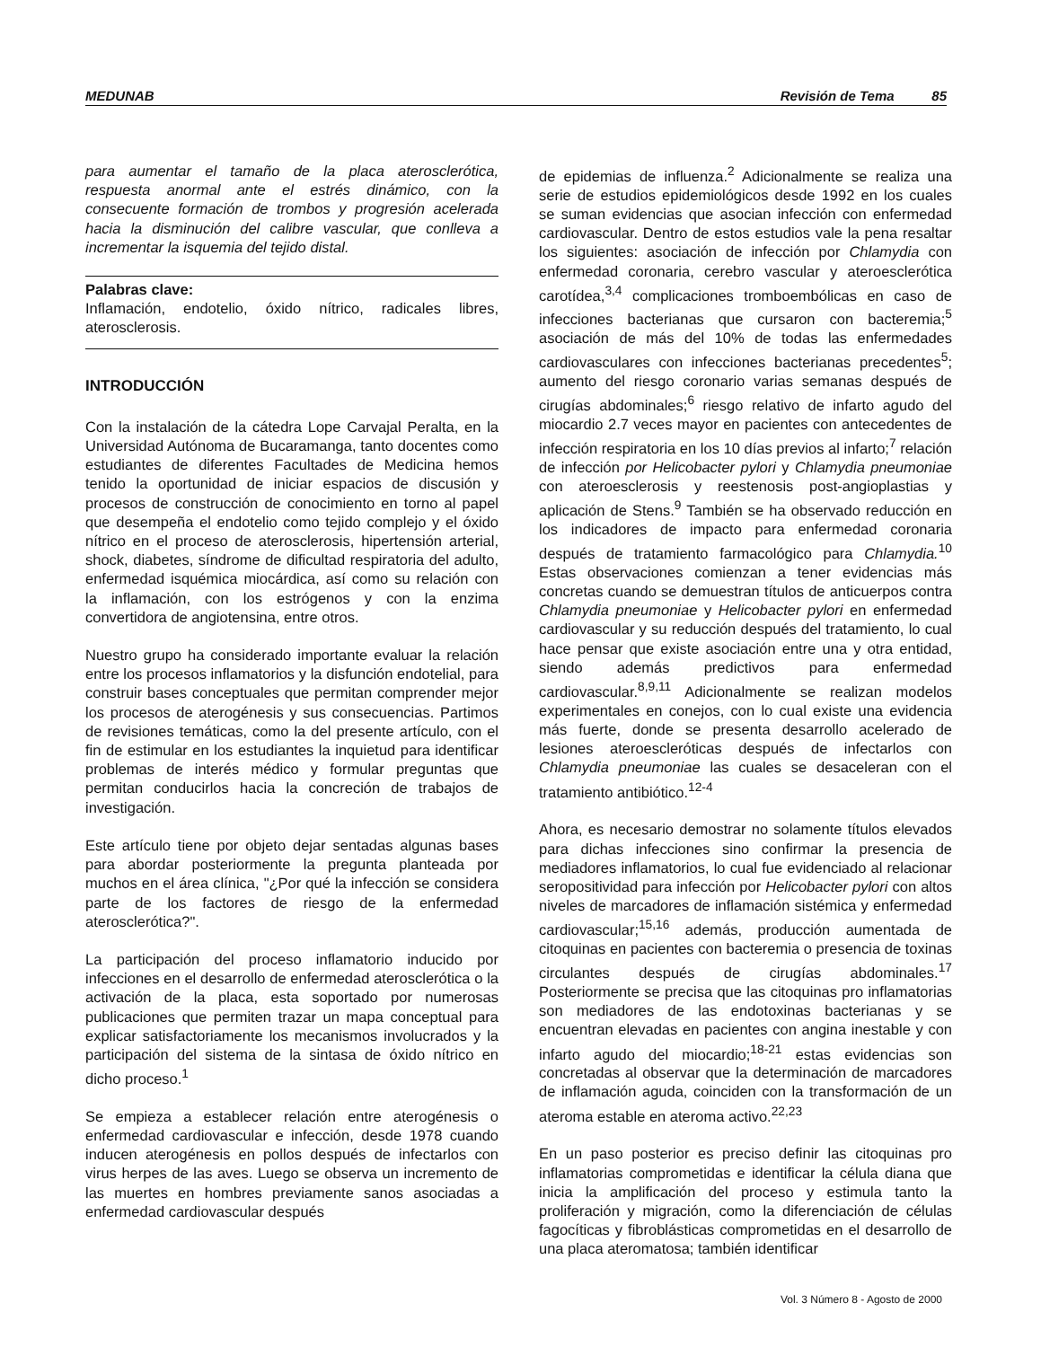MEDUNAB Revisión de Tema 85
para aumentar el tamaño de la placa aterosclerótica, respuesta anormal ante el estrés dinámico, con la consecuente formación de trombos y progresión acelerada hacia la disminución del calibre vascular, que conlleva a incrementar la isquemia del tejido distal.
Palabras clave:
Inflamación, endotelio, óxido nítrico, radicales libres, aterosclerosis.
INTRODUCCIÓN
Con la instalación de la cátedra Lope Carvajal Peralta, en la Universidad Autónoma de Bucaramanga, tanto docentes como estudiantes de diferentes Facultades de Medicina hemos tenido la oportunidad de iniciar espacios de discusión y procesos de construcción de conocimiento en torno al papel que desempeña el endotelio como tejido complejo y el óxido nítrico en el proceso de aterosclerosis, hipertensión arterial, shock, diabetes, síndrome de dificultad respiratoria del adulto, enfermedad isquémica miocárdica, así como su relación con la inflamación, con los estrógenos y con la enzima convertidora de angiotensina, entre otros.
Nuestro grupo ha considerado importante evaluar la relación entre los procesos inflamatorios y la disfunción endotelial, para construir bases conceptuales que permitan comprender mejor los procesos de aterogénesis y sus consecuencias. Partimos de revisiones temáticas, como la del presente artículo, con el fin de estimular en los estudiantes la inquietud para identificar problemas de interés médico y formular preguntas que permitan conducirlos hacia la concreción de trabajos de investigación.
Este artículo tiene por objeto dejar sentadas algunas bases para abordar posteriormente la pregunta planteada por muchos en el área clínica, "¿Por qué la infección se considera parte de los factores de riesgo de la enfermedad aterosclerótica?".
La participación del proceso inflamatorio inducido por infecciones en el desarrollo de enfermedad aterosclerótica o la activación de la placa, esta soportado por numerosas publicaciones que permiten trazar un mapa conceptual para explicar satisfactoriamente los mecanismos involucrados y la participación del sistema de la sintasa de óxido nítrico en dicho proceso.<sup>1</sup>
Se empieza a establecer relación entre aterogénesis o enfermedad cardiovascular e infección, desde 1978 cuando inducen aterogénesis en pollos después de infectarlos con virus herpes de las aves. Luego se observa un incremento de las muertes en hombres previamente sanos asociadas a enfermedad cardiovascular después
de epidemias de influenza.<sup>2</sup> Adicionalmente se realiza una serie de estudios epidemiológicos desde 1992 en los cuales se suman evidencias que asocian infección con enfermedad cardiovascular. Dentro de estos estudios vale la pena resaltar los siguientes: asociación de infección por Chlamydia con enfermedad coronaria, cerebro vascular y ateroesclerótica carotídea,<sup>3,4</sup> complicaciones tromboembólicas en caso de infecciones bacterianas que cursaron con bacteremia;<sup>5</sup> asociación de más del 10% de todas las enfermedades cardiovasculares con infecciones bacterianas precedentes<sup>5</sup>; aumento del riesgo coronario varias semanas después de cirugías abdominales;<sup>6</sup> riesgo relativo de infarto agudo del miocardio 2.7 veces mayor en pacientes con antecedentes de infección respiratoria en los 10 días previos al infarto;<sup>7</sup> relación de infección por Helicobacter pylori y Chlamydia pneumoniae con ateroesclerosis y reestenosis post-angioplastias y aplicación de Stens.<sup>9</sup> También se ha observado reducción en los indicadores de impacto para enfermedad coronaria después de tratamiento farmacológico para Chlamydia.<sup>10</sup> Estas observaciones comienzan a tener evidencias más concretas cuando se demuestran títulos de anticuerpos contra Chlamydia pneumoniae y Helicobacter pylori en enfermedad cardiovascular y su reducción después del tratamiento, lo cual hace pensar que existe asociación entre una y otra entidad, siendo además predictivos para enfermedad cardiovascular.<sup>8,9,11</sup> Adicionalmente se realizan modelos experimentales en conejos, con lo cual existe una evidencia más fuerte, donde se presenta desarrollo acelerado de lesiones ateroescleróticas después de infectarlos con Chlamydia pneumoniae las cuales se desaceleran con el tratamiento antibiótico.<sup>12-4</sup>
Ahora, es necesario demostrar no solamente títulos elevados para dichas infecciones sino confirmar la presencia de mediadores inflamatorios, lo cual fue evidenciado al relacionar seropositividad para infección por Helicobacter pylori con altos niveles de marcadores de inflamación sistémica y enfermedad cardiovascular;<sup>15,16</sup> además, producción aumentada de citoquinas en pacientes con bacteremia o presencia de toxinas circulantes después de cirugías abdominales.<sup>17</sup> Posteriormente se precisa que las citoquinas pro inflamatorias son mediadores de las endotoxinas bacterianas y se encuentran elevadas en pacientes con angina inestable y con infarto agudo del miocardio;<sup>18-21</sup> estas evidencias son concretadas al observar que la determinación de marcadores de inflamación aguda, coinciden con la transformación de un ateroma estable en ateroma activo.<sup>22,23</sup>
En un paso posterior es preciso definir las citoquinas pro inflamatorias comprometidas e identificar la célula diana que inicia la amplificación del proceso y estimula tanto la proliferación y migración, como la diferenciación de células fagocíticas y fibroblásticas comprometidas en el desarrollo de una placa ateromatosa; también identificar
Vol. 3 Número 8 - Agosto de 2000